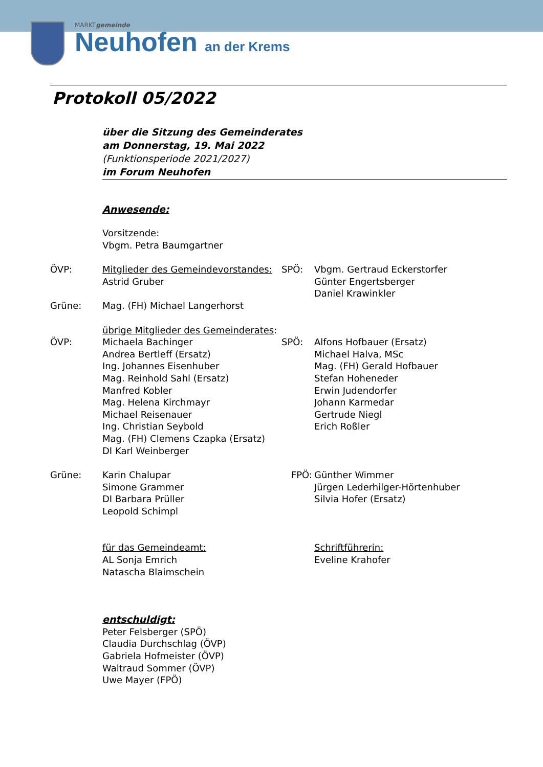MARKTgemeinde
Neuhofen an der Krems
Protokoll 05/2022
über die Sitzung des Gemeinderates
am Donnerstag, 19. Mai 2022
(Funktionsperiode 2021/2027)
im Forum Neuhofen
Anwesende:
Vorsitzende:
Vbgm. Petra Baumgartner
ÖVP: Mitglieder des Gemeindevorstandes:
Astrid Gruber
SPÖ: Vbgm. Gertraud Eckerstorfer
Günter Engertsberger
Daniel Krawinkler
Grüne: Mag. (FH) Michael Langerhorst
übrige Mitglieder des Gemeinderates:
ÖVP: Michaela Bachinger
Andrea Bertleff (Ersatz)
Ing. Johannes Eisenhuber
Mag. Reinhold Sahl (Ersatz)
Manfred Kobler
Mag. Helena Kirchmayr
Michael Reisenauer
Ing. Christian Seybold
Mag. (FH) Clemens Czapka (Ersatz)
DI Karl Weinberger
SPÖ: Alfons Hofbauer (Ersatz)
Michael Halva, MSc
Mag. (FH) Gerald Hofbauer
Stefan Hoheneder
Erwin Judendorfer
Johann Karmedar
Gertrude Niegl
Erich Roßler
Grüne: Karin Chalupar
Simone Grammer
DI Barbara Prüller
Leopold Schimpl
FPÖ: Günther Wimmer
Jürgen Lederhilger-Hörtenhuber
Silvia Hofer (Ersatz)
für das Gemeindeamt:
AL Sonja Emrich
Natascha Blaimschein
Schriftführerin:
Eveline Krahofer
entschuldigt:
Peter Felsberger (SPÖ)
Claudia Durchschlag (ÖVP)
Gabriela Hofmeister (ÖVP)
Waltraud Sommer (ÖVP)
Uwe Mayer (FPÖ)